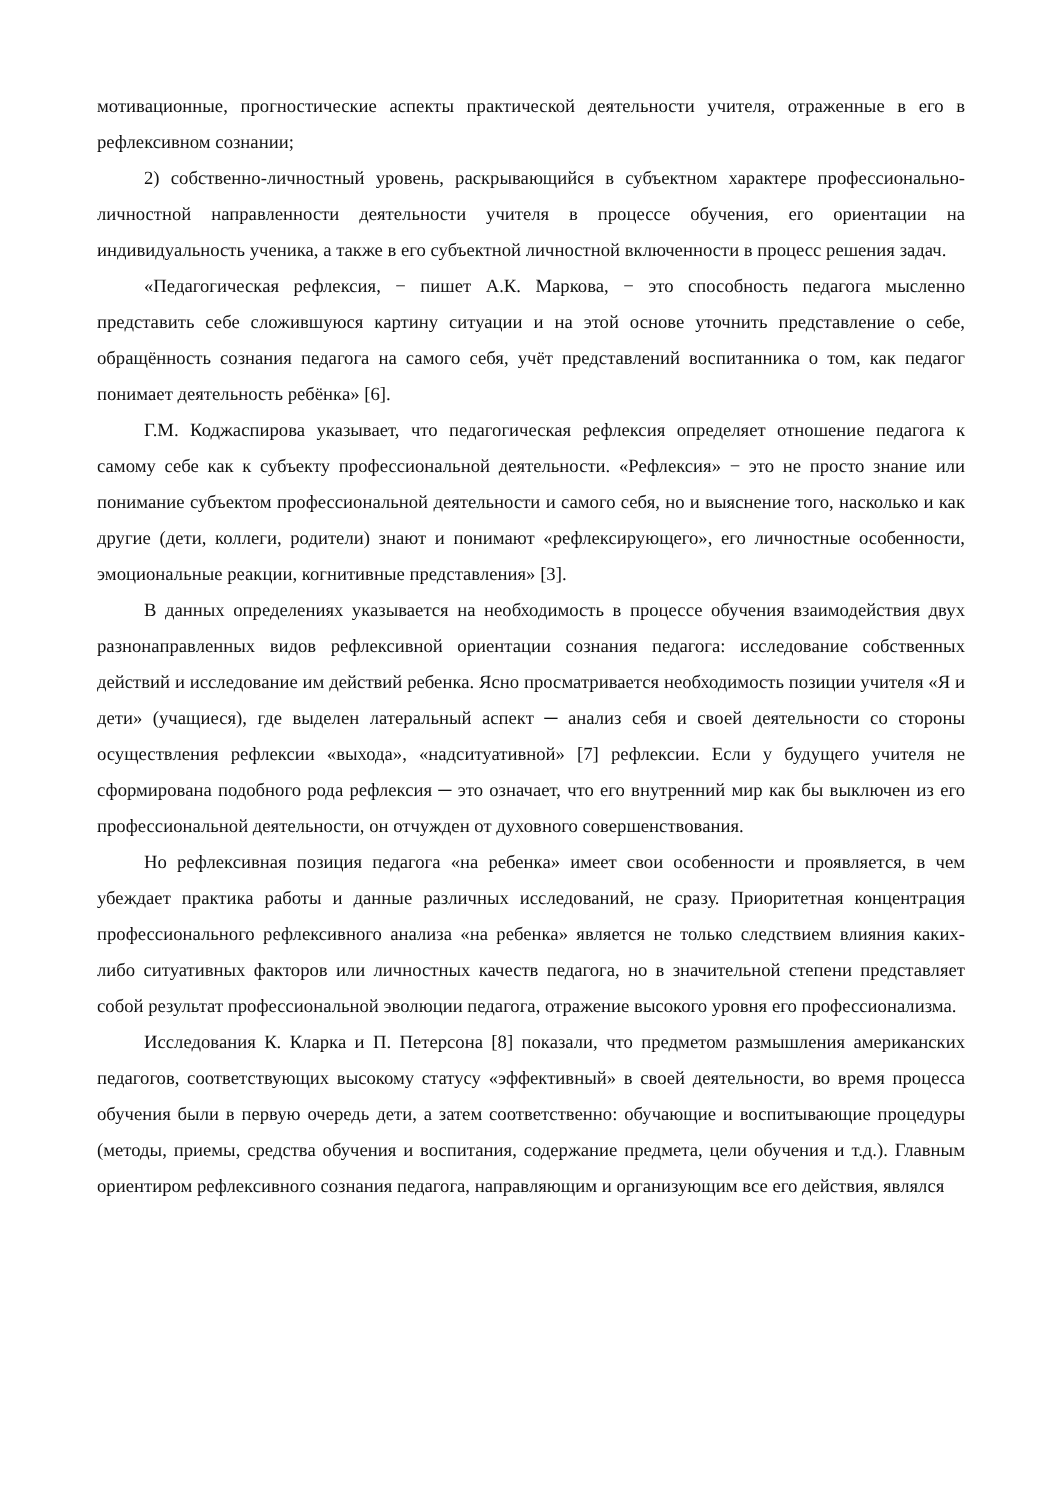мотивационные, прогностические аспекты практической деятельности учителя, отраженные в его в рефлексивном сознании;
2) собственно-личностный уровень, раскрывающийся в субъектном характере профессионально-личностной направленности деятельности учителя в процессе обучения, его ориентации на индивидуальность ученика, а также в его субъектной личностной включенности в процесс решения задач.
«Педагогическая рефлексия, − пишет А.К. Маркова, − это способность педагога мысленно представить себе сложившуюся картину ситуации и на этой основе уточнить представление о себе, обращённость сознания педагога на самого себя, учёт представлений воспитанника о том, как педагог понимает деятельность ребёнка» [6].
Г.М. Коджаспирова указывает, что педагогическая рефлексия определяет отношение педагога к самому себе как к субъекту профессиональной деятельности. «Рефлексия» − это не просто знание или понимание субъектом профессиональной деятельности и самого себя, но и выяснение того, насколько и как другие (дети, коллеги, родители) знают и понимают «рефлексирующего», его личностные особенности, эмоциональные реакции, когнитивные представления» [3].
В данных определениях указывается на необходимость в процессе обучения взаимодействия двух разнонаправленных видов рефлексивной ориентации сознания педагога: исследование собственных действий и исследование им действий ребенка. Ясно просматривается необходимость позиции учителя «Я и дети» (учащиеся), где выделен латеральный аспект ─ анализ себя и своей деятельности со стороны осуществления рефлексии «выхода», «надситуативной» [7] рефлексии. Если у будущего учителя не сформирована подобного рода рефлексия ─ это означает, что его внутренний мир как бы выключен из его профессиональной деятельности, он отчужден от духовного совершенствования.
Но рефлексивная позиция педагога «на ребенка» имеет свои особенности и проявляется, в чем убеждает практика работы и данные различных исследований, не сразу. Приоритетная концентрация профессионального рефлексивного анализа «на ребенка» является не только следствием влияния каких-либо ситуативных факторов или личностных качеств педагога, но в значительной степени представляет собой результат профессиональной эволюции педагога, отражение высокого уровня его профессионализма.
Исследования К. Кларка и П. Петерсона [8] показали, что предметом размышления американских педагогов, соответствующих высокому статусу «эффективный» в своей деятельности, во время процесса обучения были в первую очередь дети, а затем соответственно: обучающие и воспитывающие процедуры (методы, приемы, средства обучения и воспитания, содержание предмета, цели обучения и т.д.). Главным ориентиром рефлексивного сознания педагога, направляющим и организующим все его действия, являлся